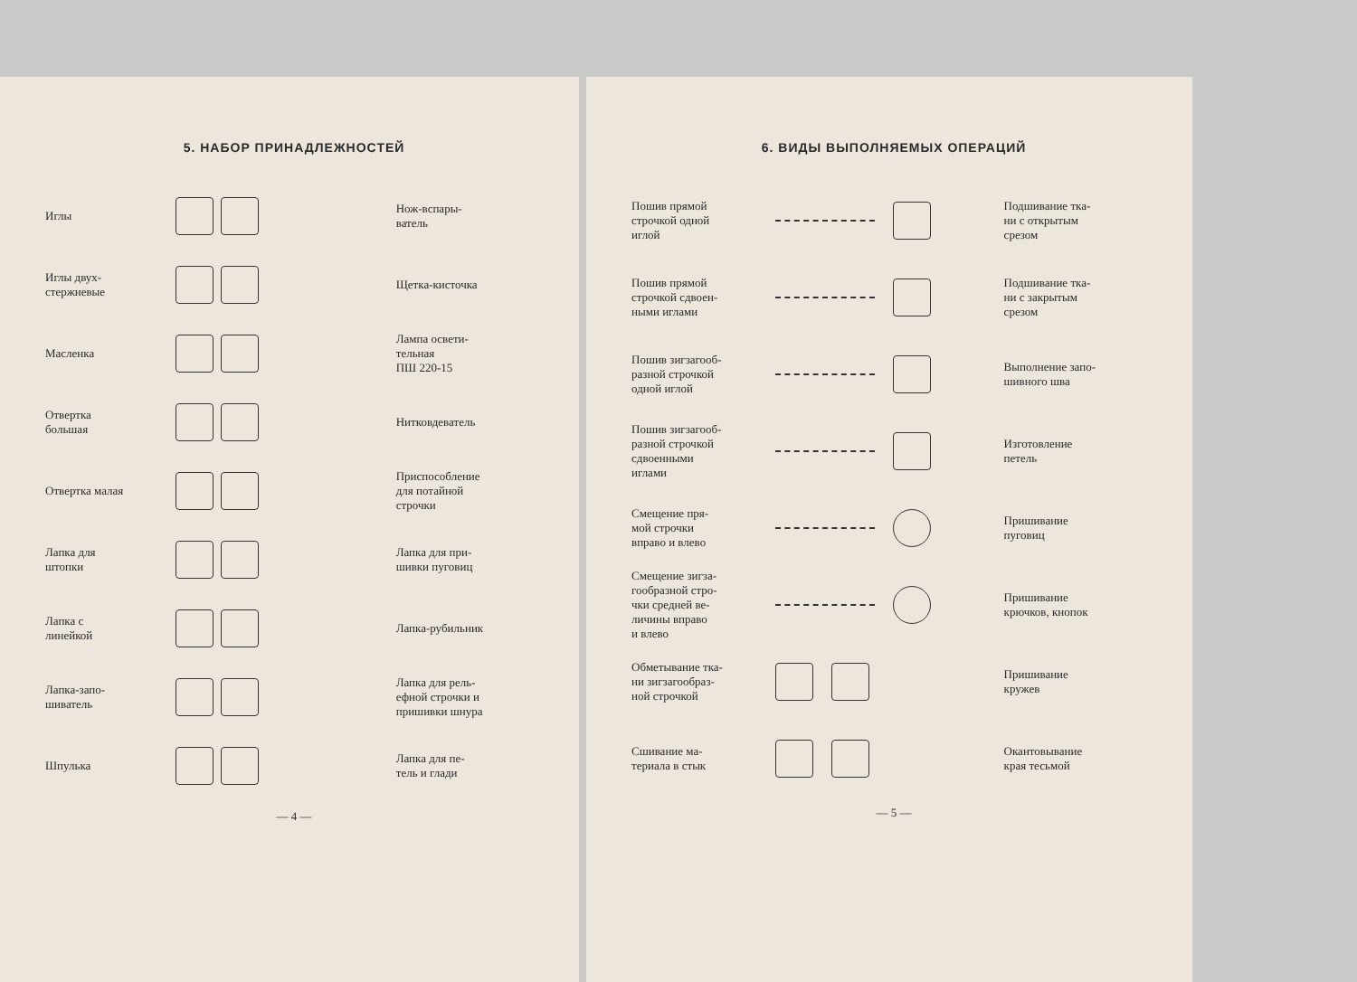5. НАБОР ПРИНАДЛЕЖНОСТЕЙ
Иглы
Нож-вспары-
ватель
Иглы двух-
стержневые
Щетка-кисточка
Масленка
Лампа освети-
тельная
ПШ 220-15
Отвертка
большая
Нитковдеватель
Отвертка малая
Приспособление
для потайной
строчки
Лапка для
штопки
Лапка для при-
шивки пуговиц
Лапка с
линейкой
Лапка-рубильник
Лапка-запо-
шиватель
Лапка для рель-
ефной строчки и
пришивки шнура
Шпулька
Лапка для пе-
тель и глади
— 4 —
6. ВИДЫ ВЫПОЛНЯЕМЫХ ОПЕРАЦИЙ
Пошив прямой
строчкой одной
иглой
Подшивание тка-
ни с открытым
срезом
Пошив прямой
строчкой сдвоен-
ными иглами
Подшивание тка-
ни с закрытым
срезом
Пошив зигзагооб-
разной строчкой
одной иглой
Выполнение запо-
шивного шва
Пошив зигзагооб-
разной строчкой
сдвоенными
иглами
Изготовление
петель
Смещение пря-
мой строчки
вправо и влево
Пришивание
пуговиц
Смещение зигза-
гообразной стро-
чки средней ве-
личины вправо
и влево
Пришивание
крючков, кнопок
Обметывание тка-
ни зигзагообраз-
ной строчкой
Пришивание
кружев
Сшивание ма-
териала в стык
Окантовывание
края тесьмой
— 5 —